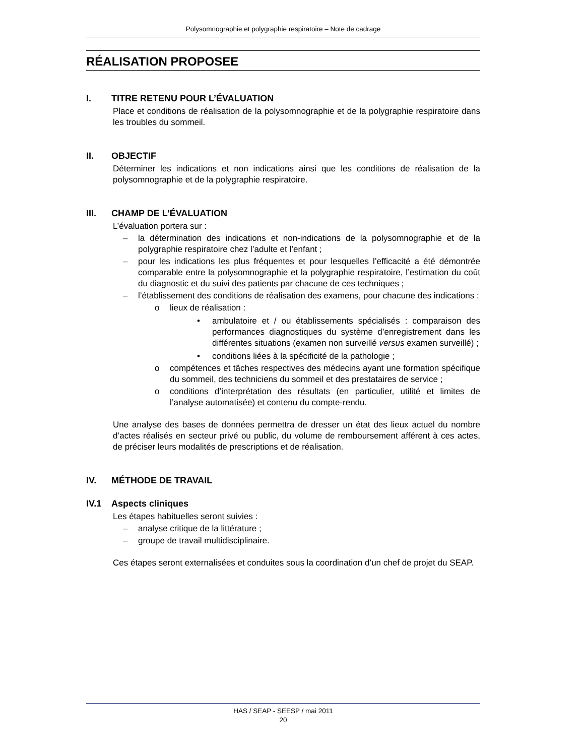Polysomnographie et polygraphie respiratoire – Note de cadrage
RÉALISATION PROPOSEE
I. TITRE RETENU POUR L’ÉVALUATION
Place et conditions de réalisation de la polysomnographie et de la polygraphie respiratoire dans les troubles du sommeil.
II. OBJECTIF
Déterminer les indications et non indications ainsi que les conditions de réalisation de la polysomnographie et de la polygraphie respiratoire.
III. CHAMP DE L’ÉVALUATION
L’évaluation portera sur :
– la détermination des indications et non-indications de la polysomnographie et de la polygraphie respiratoire chez l’adulte et l’enfant ;
– pour les indications les plus fréquentes et pour lesquelles l’efficacité a été démontrée comparable entre la polysomnographie et la polygraphie respiratoire, l’estimation du coût du diagnostic et du suivi des patients par chacune de ces techniques ;
– l’établissement des conditions de réalisation des examens, pour chacune des indications :
o lieux de réalisation :
• ambulatoire et / ou établissements spécialisés : comparaison des performances diagnostiques du système d’enregistrement dans les différentes situations (examen non surveillé versus examen surveillé) ;
• conditions liées à la spécificité de la pathologie ;
o compétences et tâches respectives des médecins ayant une formation spécifique du sommeil, des techniciens du sommeil et des prestataires de service ;
o conditions d’interprétation des résultats (en particulier, utilité et limites de l’analyse automatisée) et contenu du compte-rendu.
Une analyse des bases de données permettra de dresser un état des lieux actuel du nombre d’actes réalisés en secteur privé ou public, du volume de remboursement afférent à ces actes, de préciser leurs modalités de prescriptions et de réalisation.
IV. MÉTHODE DE TRAVAIL
IV.1 Aspects cliniques
Les étapes habituelles seront suivies :
– analyse critique de la littérature ;
– groupe de travail multidisciplinaire.
Ces étapes seront externalisées et conduites sous la coordination d’un chef de projet du SEAP.
HAS / SEAP - SEESP / mai 2011
20